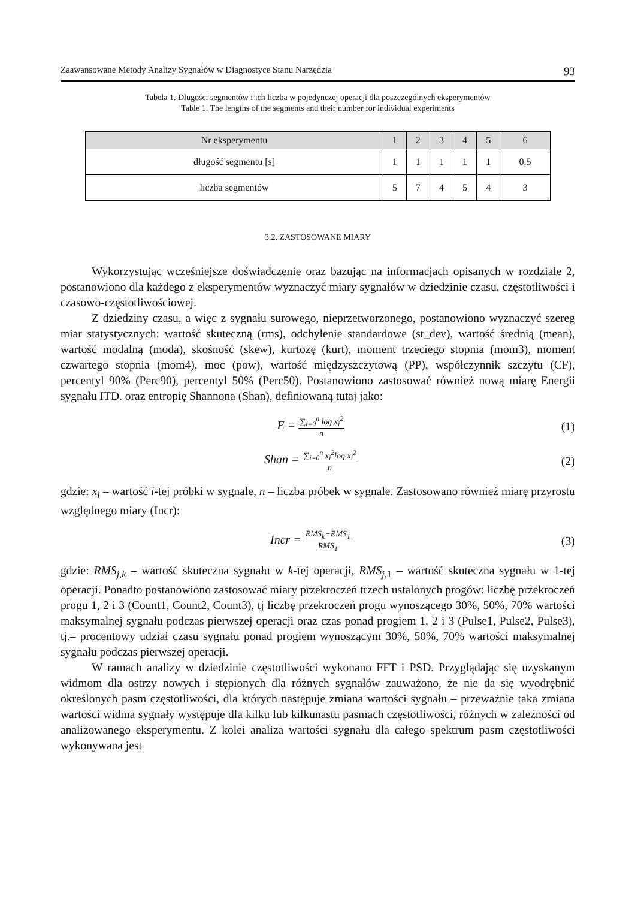Zaawansowane Metody Analizy Sygnałów w Diagnostyce Stanu Narzędzia 93
Tabela 1. Długości segmentów i ich liczba w pojedynczej operacji dla poszczególnych eksperymentów
Table 1. The lengths of the segments and their number for individual experiments
| Nr eksperymentu | 1 | 2 | 3 | 4 | 5 | 6 |
| --- | --- | --- | --- | --- | --- | --- |
| długość segmentu [s] | 1 | 1 | 1 | 1 | 1 | 0.5 |
| liczba segmentów | 5 | 7 | 4 | 5 | 4 | 3 |
3.2. ZASTOSOWANE MIARY
Wykorzystując wcześniejsze doświadczenie oraz bazując na informacjach opisanych w rozdziale 2, postanowiono dla każdego z eksperymentów wyznaczyć miary sygnałów w dziedzinie czasu, częstotliwości i czasowo-częstotliwościowej.
Z dziedziny czasu, a więc z sygnału surowego, nieprzetworzonego, postanowiono wyznaczyć szereg miar statystycznych: wartość skuteczną (rms), odchylenie standardowe (st_dev), wartość średnią (mean), wartość modalną (moda), skośność (skew), kurtozę (kurt), moment trzeciego stopnia (mom3), moment czwartego stopnia (mom4), moc (pow), wartość międzyszczytową (PP), współczynnik szczytu (CF), percentyl 90% (Perc90), percentyl 50% (Perc50). Postanowiono zastosować również nową miarę Energii sygnału ITD. oraz entropię Shannona (Shan), definiowaną tutaj jako:
E =
∑<sub>i=0</sub><sup>n</sup> log x<sub>i</sub><sup>2</sup>
n
(1)
Shan =
∑<sub>i=0</sub><sup>n</sup> x<sub>i</sub><sup>2</sup>log x<sub>i</sub><sup>2</sup>
n
(2)
gdzie: x<sub>i</sub> – wartość i-tej próbki w sygnale, n – liczba próbek w sygnale. Zastosowano również miarę przyrostu względnego miary (Incr):
Incr =
RMS<sub>k</sub>−RMS<sub>1</sub>
RMS<sub>1</sub>
(3)
gdzie: RMS<sub>j,k</sub> – wartość skuteczna sygnału w k-tej operacji, RMS<sub>j,</sub><sub>1</sub> – wartość skuteczna sygnału w 1-tej operacji. Ponadto postanowiono zastosować miary przekroczeń trzech ustalonych progów: liczbę przekroczeń progu 1, 2 i 3 (Count1, Count2, Count3), tj liczbę przekroczeń progu wynoszącego 30%, 50%, 70% wartości maksymalnej sygnału podczas pierwszej operacji oraz czas ponad progiem 1, 2 i 3 (Pulse1, Pulse2, Pulse3), tj.– procentowy udział czasu sygnału ponad progiem wynoszącym 30%, 50%, 70% wartości maksymalnej sygnału podczas pierwszej operacji.
W ramach analizy w dziedzinie częstotliwości wykonano FFT i PSD. Przyglądając się uzyskanym widmom dla ostrzy nowych i stępionych dla różnych sygnałów zauważono, że nie da się wyodrębnić określonych pasm częstotliwości, dla których następuje zmiana wartości sygnału – przeważnie taka zmiana wartości widma sygnały występuje dla kilku lub kilkunastu pasmach częstotliwości, różnych w zależności od analizowanego eksperymentu. Z kolei analiza wartości sygnału dla całego spektrum pasm częstotliwości wykonywana jest